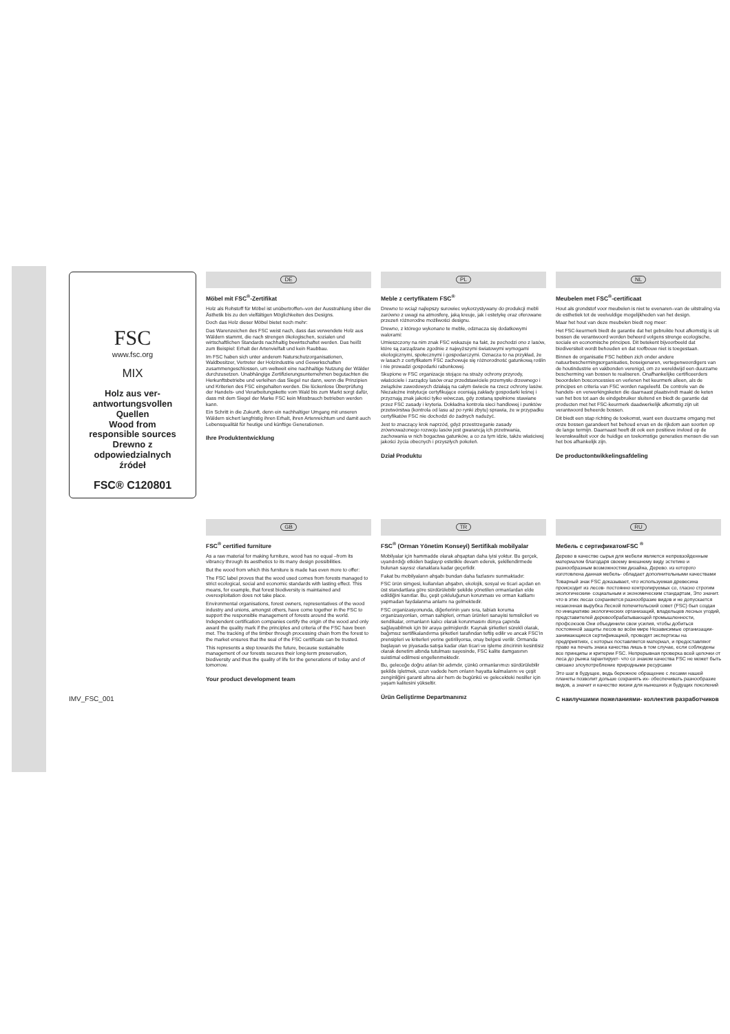FSC
www.fsc.org
MIX
Holz aus ver-
antwortungsvollen
Quellen
Wood from
responsible sources
Drewno z
odpowiedzialnych
źródeł
FSC® C120801
DE
Möbel mit FSC<sup>®</sup>-Zertifikat
Holz als Rohstoff für Möbel ist unübertroffen–von der Ausstrahlung über die Ästhetik bis zu den vielfältigen Möglichkeiten des Designs.
Doch das Holz dieser Möbel bietet noch mehr:
Das Warenzeichen des FSC weist nach, dass das verwendete Holz aus Wäldern stammt, die nach strengen ökologischen, sozialen und wirtschaftlichen Standards nachhaltig bewirtschaftet werden. Das heißt zum Beispiel: Erhalt der Artenvielfalt und kein Raubbau.
Im FSC haben sich unter anderem Naturschutzorganisationen, Waldbesitzer, Vertreter der Holzindustrie und Gewerkschaften zusammengeschlossen, um weltweit eine nachhaltige Nutzung der Wälder durchzusetzen. Unabhängige Zertifizierungsunternehmen begutachten die Herkunftsbetriebe und verleihen das Siegel nur dann, wenn die Prinzipien und Kriterien des FSC eingehalten werden. Die lückenlose Überprüfung der Handels- und Verarbeitungskette vom Wald bis zum Markt sorgt dafür, dass mit dem Siegel der Marke FSC kein Missbrauch betrieben werden kann.
Ein Schritt in die Zukunft, denn ein nachhaltiger Umgang mit unseren Wäldern sichert langfristig ihren Erhalt, ihren Artenreichtum und damit auch Lebensqualität für heutige und künftige Generationen.
Ihre Produktentwicklung
PL
Meble z certyfikatem FSC<sup>®</sup>
Drewno to wciąż najlepszy surowiec wykorzystywany do produkcji mebli zarówno z uwagi na atmosferę, jaką kreuje, jak i estetykę oraz oferowane przezeń różnorodne możliwości designu.
Drewno, z którego wykonano te meble, odznacza się dodatkowymi walorami:
Umieszczony na nim znak FSC wskazuje na fakt, że pochodzi ono z lasów, które są zarządzane zgodnie z najwyższymi światowymi wymogami ekologicznymi, społecznymi i gospodarczymi. Oznacza to na przykład, że w lasach z certyfikatem FSC zachowuje się różnorodność gatunkową roślin i nie prowadzi gospodarki rabunkowej.
Skupione w FSC organizacje stojące na straży ochrony przyrody, właściciele i zarządcy lasów oraz przedstawiciele przemysłu drzewnego i związków zawodowych działają na całym świecie na rzecz ochrony lasów. Niezależne instytucje certyfikujące oceniają zakłady gospodarki leśnej i przyznają znak jakości tylko wówczas, gdy zostaną spełnione stawiane przez FSC zasady i kryteria. Dokładna kontrola sieci handlowej i punktów przetwórstwa (kontrola od lasu aż po rynki zbytu) sprawia, że w przypadku certyfikatów FSC nie dochodzi do żadnych nadużyć.
Jest to znaczący krok naprzód, gdyż przestrzeganie zasady zrównoważonego rozwoju lasów jest gwarancją ich przetrwania, zachowania w nich bogactwa gatunków, a co za tym idzie, także właściwej jakości życia obecnych i przyszłych pokoleń.
Dział Produktu
NL
Meubelen met FSC<sup>®</sup>-certificaat
Hout als grondstof voor meubelen is niet te evenaren–van de uitstraling via de esthetiek tot de veelvuldige mogelijkheden van het design.
Maar het hout van deze meubelen biedt nog meer:
Het FSC-keurmerk biedt de garantie dat het gebruikte hout afkomstig is uit bossen die verantwoord worden beheerd volgens strenge ecologische, sociale en economische principes. Dit betekent bijvoorbeeld dat biodiversiteit wordt behouden en dat roofbouw niet is toegestaan.
Binnen de organisatie FSC hebben zich onder andere natuurbeschermingsorganisaties, boseigenaren, vertegenwoordigers van de houtindustrie en vakbonden verenigd, om zo wereldwijd een duurzame bescherming van bossen te realiseren. Onafhankelijke certificeerders beoordelen bosconcessies en verlenen het keurmerk alleen, als de principes en criteria van FSC worden nageleefd. De controle van de handels- en verwerkingsketen die daarnaast plaatsvindt maakt de keten van het bos tot aan de eindgebruiker sluitend en biedt de garantie dat producten met het FSC-keurmerk daadwerkelijk afkomstig zijn uit verantwoord beheerde bossen.
Dit biedt een stap richting de toekomst, want een duurzame omgang met onze bossen garandeert het behoud ervan en de rijkdom aan soorten op de lange termijn. Daarnaast heeft dit ook een positieve invloed op de levenskwaliteit voor de huidige en toekomstige generaties mensen die van het bos afhankelijk zijn.
De productontwikkelingsafdeling
IMV_FSC_001
GB
FSC<sup>®</sup> certified furniture
As a raw material for making furniture, wood has no equal –from its vibrancy through its aesthetics to its many design possibilities.
But the wood from which this furniture is made has even more to offer:
The FSC label proves that the wood used comes from forests managed to strict ecological, social and economic standards with lasting effect. This means, for example, that forest biodiversity is maintained and overexploitation does not take place.
Environmental organisations, forest owners, representatives of the wood industry and unions, amongst others, have come together in the FSC to support the responsible management of forests around the world. Independent certification companies certify the origin of the wood and only award the quality mark if the principles and criteria of the FSC have been met. The tracking of the timber through processing chain from the forest to the market ensures that the seal of the FSC certificate can be trusted.
This represents a step towards the future, because sustainable management of our forests secures their long-term preservation, biodiversity and thus the quality of life for the generations of today and of tomorrow.
Your product development team
TR
FSC<sup>®</sup> (Orman Yönetim Konseyi) Sertifikalı mobilyalar
Mobilyalar için hammadde olarak ahşaptan daha iyisi yoktur. Bu gerçek, uyandırdığı etkiden başlayıp estetikle devam ederek, şekillendirmede bulunan sayısız olanaklara kadar geçerlidir.
Fakat bu mobilyaların ahşabı bundan daha fazlasını sunmaktadır:
FSC ürün simgesi, kullanılan ahşabın, ekolojik, sosyal ve ticari açıdan en üst standartlara göre sürdürülebilir şekilde yönetilen ormanlardan elde edildiğini kanıtlar. Bu, çeşit çokluluğunun korunması ve orman katliamı yapmadan faydalanma anlamı na gelmektedir.
FSC organizasyonunda, diğerlerinin yanı sıra, tabiatı koruma organizasyonları, orman sahipleri, orman ürünleri sanayisi temsilcileri ve sendikalar, ormanların kalıcı olarak korunmasını dünya çapında sağlayabilmek için bir araya gelmişlerdir. Kaynak şirketleri sürekli olarak, bağımsız sertifikalandırma şirketleri tarafından teftiş edilir ve ancak FSC'in prensipleri ve kriterleri yerine getiriliyorsa, onay belgesi verilir. Ormanda başlayan ve piyasada satışa kadar olan ticari ve işleme zincirinin kesintisiz olarak denetim altında tutulması sayesinde, FSC kalite damgasının suistimal edilmesi engellenmektedir.
Bu, geleceğe doğru atılan bir adımdır, çünkü ormanlarımızı sürdürülebilir şekilde işletmek, uzun vadede hem onların hayatta kalmalarını ve çeşit zenginliğini garanti altına alır hem de bugünkü ve gelecekteki nesiller için yaşam kalitesini yükseltir.
Ürün Geliştirme Departmanınız
RU
Мебель с сертификатомFSC <sup>®</sup>
Дерево в качестве сырья для мебели является непревзойденным материалом благодаря своему внешнему виду эстетике и разнообразным возможностям дизайна, Дерево. из которого изготовлена данная мебель- обладает дополнительными качествами
Товарный знак FSC доказывает, что используемая древесина происходит из лесов- постоянно контролируемых со, гласно строгим экологическим- социальным и экономическим стандартам, Это значит. что в этих лесах сохраняется разнообразие видов и не допускается незаконная вырубка Лесной попечительский совет (FSC) был создан по инициативе экологических организаций, владельцев лесных угодий, представителей деревообрабатывающей промышленности, профсоюзов Они объединили свои усилия, чтобы добиться постоянной защиты лесов во всём мире Независимые организации- занимающиеся сертификацией, проводят экспертизы на предприятиях, с которых поставляется материал, и предоставляют право на печать знака качества лишь в том случае, если соблюдены все принципы и критерии FSC. Непрерывная проверка всей цепочки от леса до рынка гарантирует- что со знаком качества FSC не может быть связано злоупотребление природными ресурсами
Это шаг в будущее, ведь бережное обращение с лесами нашей планеты позволит дольше сохранять их- обеспечивать разнообразие видов, а значит и качество жизни для нынешних и будущих поколений
С наилучшими пожеланиями- коллектив разработчиков